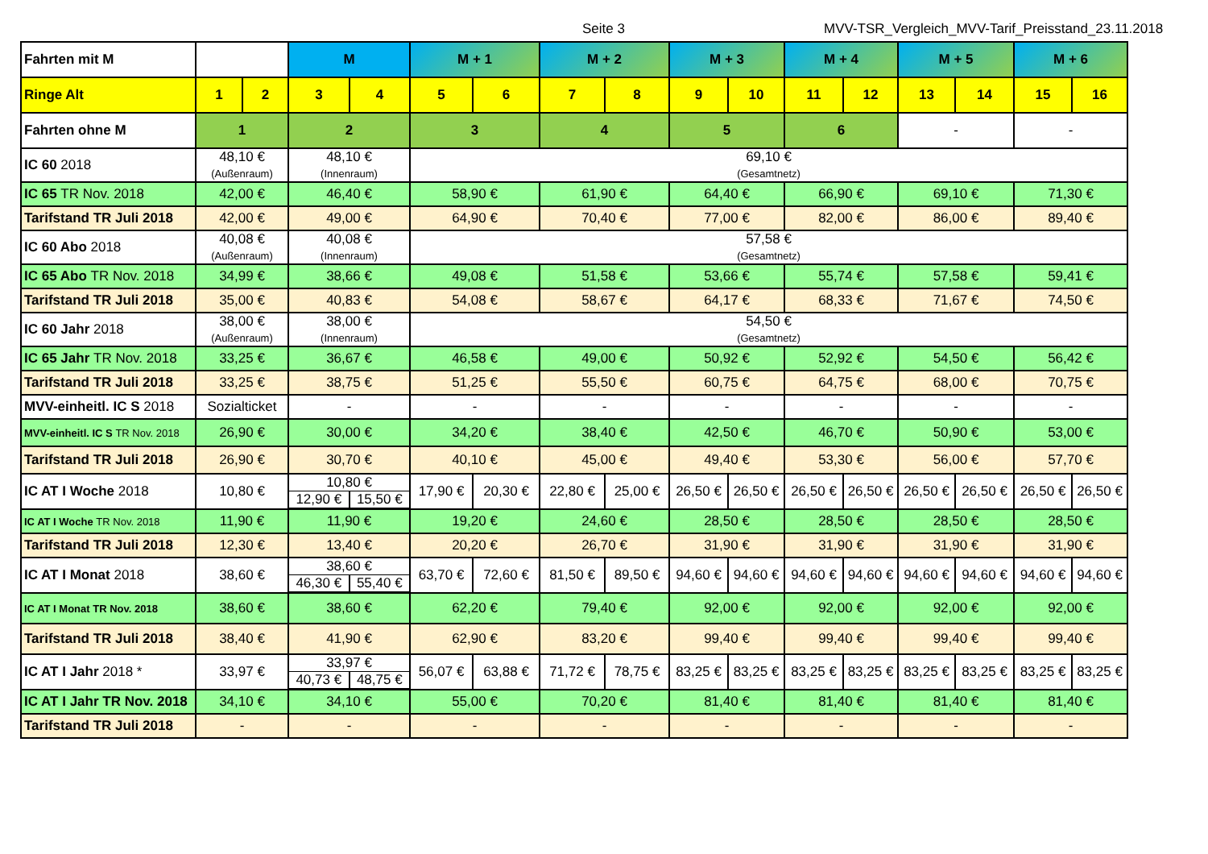Seite 3 MVV-TSR_Vergleich_MVV-Tarif_Preisstand_23.11.2018
| Fahrten mit M | | | M | | M + 1 | | M + 2 | | M + 3 | | M + 4 | | M + 5 | | M + 6 | |
| --- | --- | --- | --- | --- | --- | --- | --- | --- | --- | --- | --- | --- | --- | --- | --- | --- |
| Ringe Alt | 1 | 2 | 3 | 4 | 5 | 6 | 7 | 8 | 9 | 10 | 11 | 12 | 13 | 14 | 15 | 16 |
| Fahrten ohne M | 1 | | 2 | | 3 | | 4 | | 5 | | 6 | | - | | - | |
| IC 60 2018 | 48,10 € (Außenraum) | | 48,10 € (Innenraum) | | 69,10 € (Gesamtnetz) | | | | | | | | | | | |
| IC 65 TR Nov. 2018 | 42,00 € | | 46,40 € | | 58,90 € | | 61,90 € | | 64,40 € | | 66,90 € | | 69,10 € | | 71,30 € | |
| Tarifstand TR Juli 2018 | 42,00 € | | 49,00 € | | 64,90 € | | 70,40 € | | 77,00 € | | 82,00 € | | 86,00 € | | 89,40 € | |
| IC 60 Abo 2018 | 40,08 € (Außenraum) | | 40,08 € (Innenraum) | | 57,58 € (Gesamtnetz) | | | | | | | | | | | |
| IC 65 Abo TR Nov. 2018 | 34,99 € | | 38,66 € | | 49,08 € | | 51,58 € | | 53,66 € | | 55,74 € | | 57,58 € | | 59,41 € | |
| Tarifstand TR Juli 2018 | 35,00 € | | 40,83 € | | 54,08 € | | 58,67 € | | 64,17 € | | 68,33 € | | 71,67 € | | 74,50 € | |
| IC 60 Jahr 2018 | 38,00 € (Außenraum) | | 38,00 € (Innenraum) | | 54,50 € (Gesamtnetz) | | | | | | | | | | | |
| IC 65 Jahr TR Nov. 2018 | 33,25 € | | 36,67 € | | 46,58 € | | 49,00 € | | 50,92 € | | 52,92 € | | 54,50 € | | 56,42 € | |
| Tarifstand TR Juli 2018 | 33,25 € | | 38,75 € | | 51,25 € | | 55,50 € | | 60,75 € | | 64,75 € | | 68,00 € | | 70,75 € | |
| MVV-einheitl. IC S 2018 | Sozialticket | | - | | - | | - | | - | | - | | - | | - | |
| MVV-einheitl. IC S TR Nov. 2018 | 26,90 € | | 30,00 € | | 34,20 € | | 38,40 € | | 42,50 € | | 46,70 € | | 50,90 € | | 53,00 € | |
| Tarifstand TR Juli 2018 | 26,90 € | | 30,70 € | | 40,10 € | | 45,00 € | | 49,40 € | | 53,30 € | | 56,00 € | | 57,70 € | |
| IC AT I Woche 2018 | 10,80 € | | 10,80 € 12,90 € 15,50 € | | 17,90 € | 20,30 € | 22,80 € | 25,00 € | 26,50 € | 26,50 € | 26,50 € | 26,50 € | 26,50 € | 26,50 € | 26,50 € | 26,50 € |
| IC AT I Woche TR Nov. 2018 | 11,90 € | | 11,90 € | | 19,20 € | | 24,60 € | | 28,50 € | | 28,50 € | | 28,50 € | | 28,50 € | |
| Tarifstand TR Juli 2018 | 12,30 € | | 13,40 € | | 20,20 € | | 26,70 € | | 31,90 € | | 31,90 € | | 31,90 € | | 31,90 € | |
| IC AT I Monat 2018 | 38,60 € | | 38,60 € 46,30 € 55,40 € | | 63,70 € | 72,60 € | 81,50 € | 89,50 € | 94,60 € | 94,60 € | 94,60 € | 94,60 € | 94,60 € | 94,60 € | 94,60 € | 94,60 € |
| IC AT I Monat TR Nov. 2018 | 38,60 € | | 38,60 € | | 62,20 € | | 79,40 € | | 92,00 € | | 92,00 € | | 92,00 € | | 92,00 € | |
| Tarifstand TR Juli 2018 | 38,40 € | | 41,90 € | | 62,90 € | | 83,20 € | | 99,40 € | | 99,40 € | | 99,40 € | | 99,40 € | |
| IC AT I Jahr 2018 * | 33,97 € | | 33,97 € 40,73 € 48,75 € | | 56,07 € | 63,88 € | 71,72 € | 78,75 € | 83,25 € | 83,25 € | 83,25 € | 83,25 € | 83,25 € | 83,25 € | 83,25 € | 83,25 € |
| IC AT I Jahr TR Nov. 2018 | 34,10 € | | 34,10 € | | 55,00 € | | 70,20 € | | 81,40 € | | 81,40 € | | 81,40 € | | 81,40 € | |
| Tarifstand TR Juli 2018 | - | | - | | - | | - | | - | | - | | - | | - | |